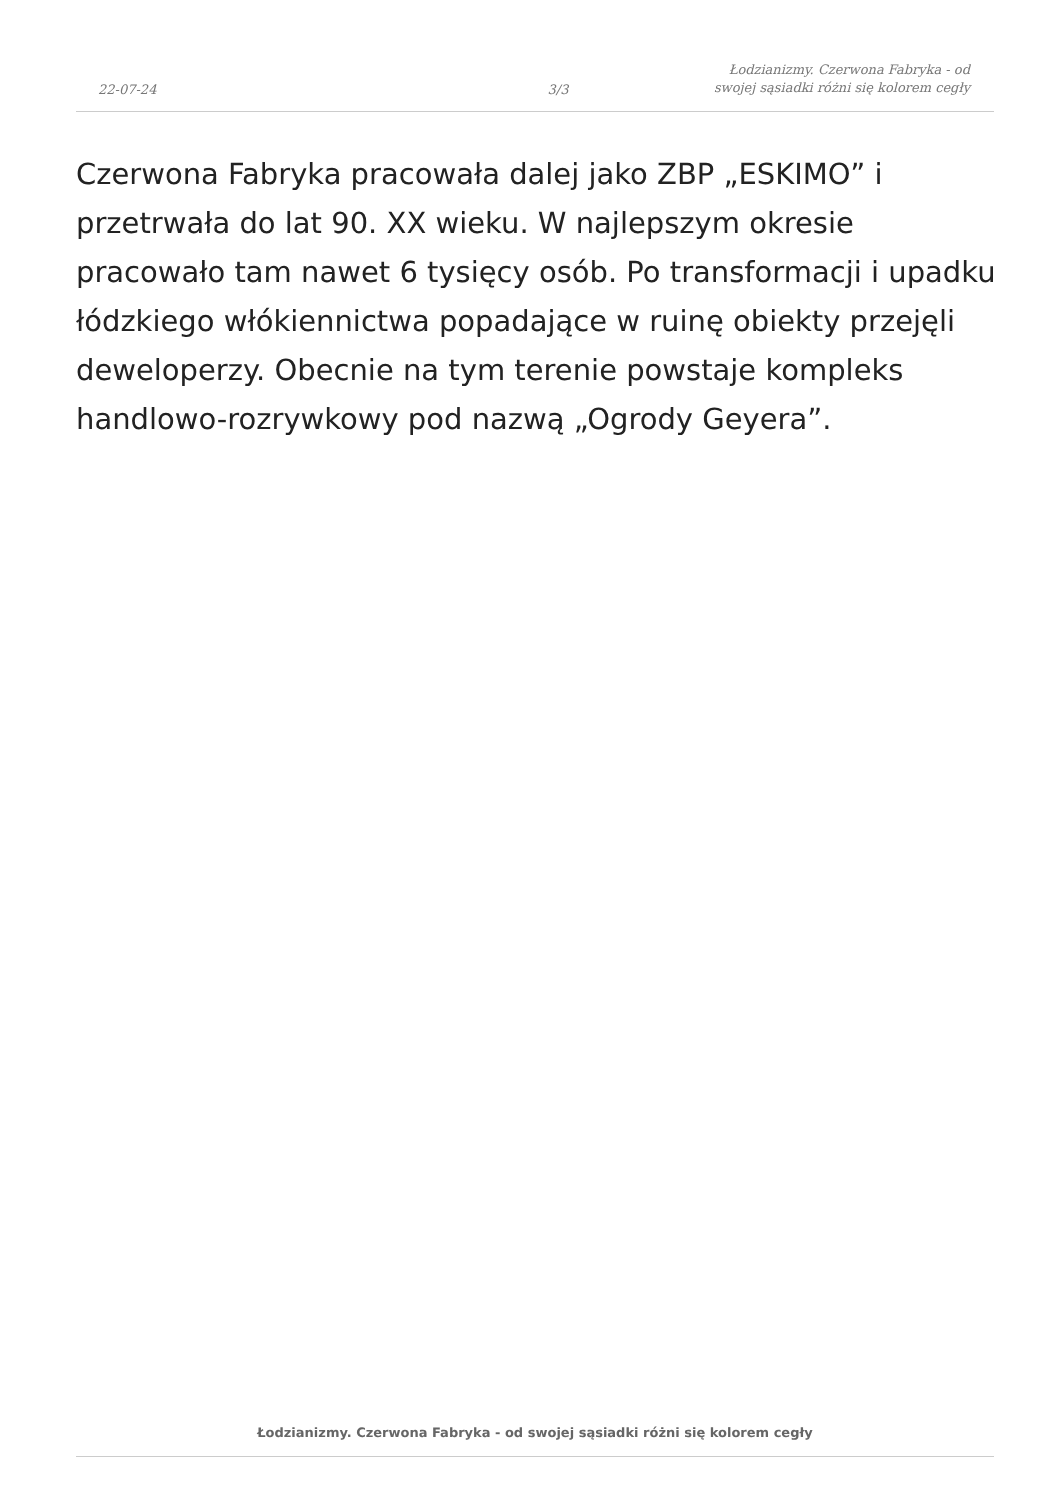22-07-24
3/3
Łodzianizmy. Czerwona Fabryka - od
swojej sąsiadki różni się kolorem cegły
Czerwona Fabryka pracowała dalej jako ZBP „ESKIMO” i przetrwała do lat 90. XX wieku. W najlepszym okresie pracowało tam nawet 6 tysięcy osób. Po transformacji i upadku łódzkiego włókiennictwa popadające w ruinę obiekty przejęli deweloperzy. Obecnie na tym terenie powstaje kompleks handlowo-rozrywkowy pod nazwą „Ogrody Geyera”.
Łodzianizmy. Czerwona Fabryka - od swojej sąsiadki różni się kolorem cegły